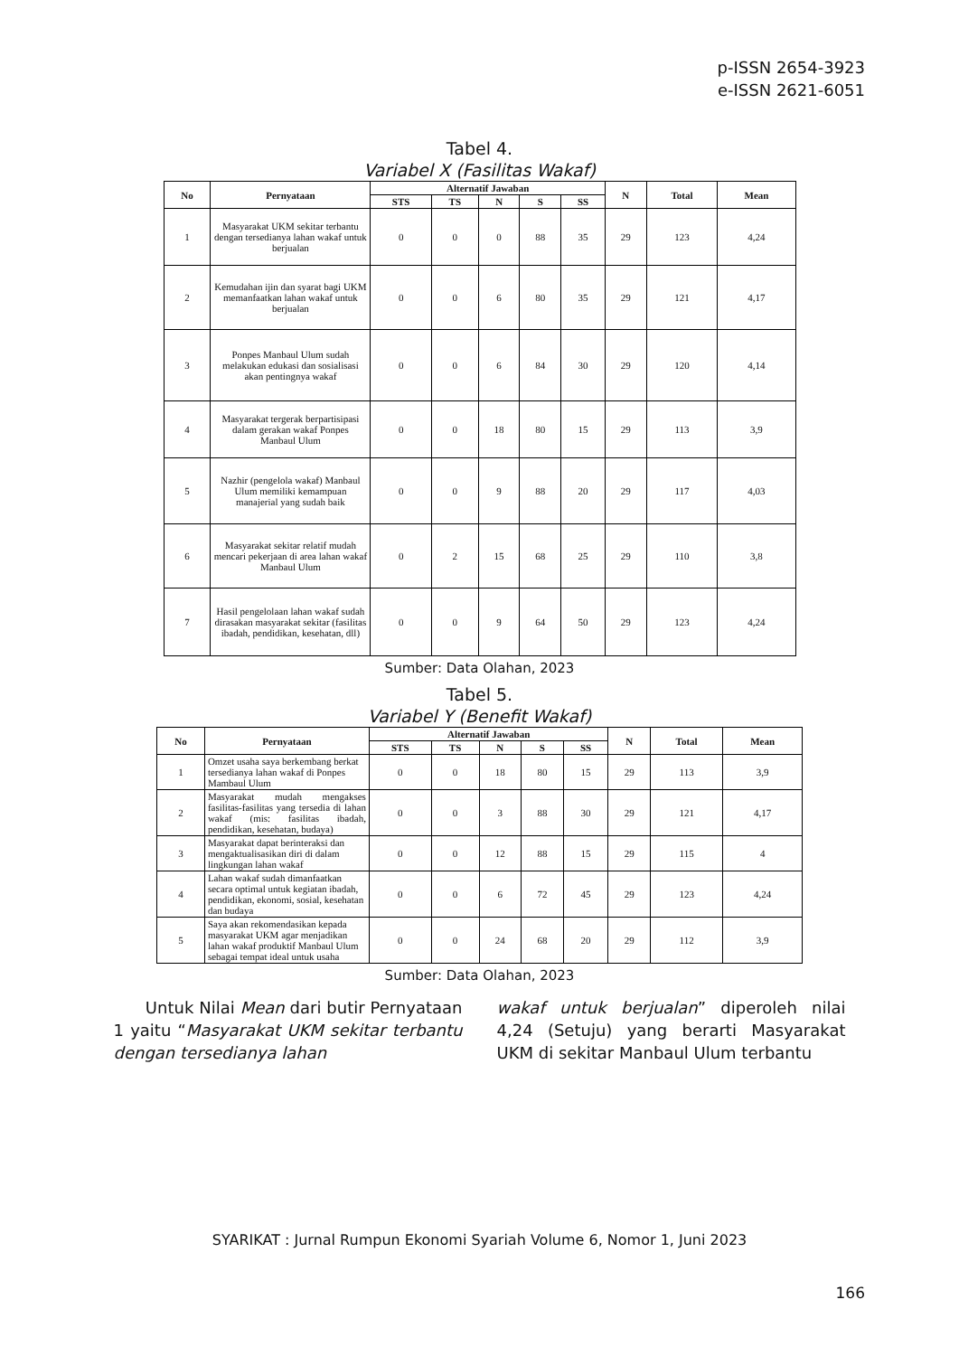p-ISSN 2654-3923
e-ISSN 2621-6051
Tabel 4.
Variabel X (Fasilitas Wakaf)
| No | Pernyataan | Alternatif Jawaban | | | | | N | Total | Mean |
| --- | --- | --- | --- | --- | --- | --- | --- | --- | --- |
| | | STS | TS | N | S | SS | | | |
| 1 | Masyarakat UKM sekitar terbantu dengan tersedianya lahan wakaf untuk berjualan | 0 | 0 | 0 | 88 | 35 | 29 | 123 | 4,24 |
| 2 | Kemudahan ijin dan syarat bagi UKM memanfaatkan lahan wakaf untuk berjualan | 0 | 0 | 6 | 80 | 35 | 29 | 121 | 4,17 |
| 3 | Ponpes Manbaul Ulum sudah melakukan edukasi dan sosialisasi akan pentingnya wakaf | 0 | 0 | 6 | 84 | 30 | 29 | 120 | 4,14 |
| 4 | Masyarakat tergerak berpartisipasi dalam gerakan wakaf Ponpes Manbaul Ulum | 0 | 0 | 18 | 80 | 15 | 29 | 113 | 3,9 |
| 5 | Nazhir (pengelola wakaf) Manbaul Ulum memiliki kemampuan manajerial yang sudah baik | 0 | 0 | 9 | 88 | 20 | 29 | 117 | 4,03 |
| 6 | Masyarakat sekitar relatif mudah mencari pekerjaan di area lahan wakaf Manbaul Ulum | 0 | 2 | 15 | 68 | 25 | 29 | 110 | 3,8 |
| 7 | Hasil pengelolaan lahan wakaf sudah dirasakan masyarakat sekitar (fasilitas ibadah, pendidikan, kesehatan, dll) | 0 | 0 | 9 | 64 | 50 | 29 | 123 | 4,24 |
Sumber: Data Olahan, 2023
Tabel 5.
Variabel Y (Benefit Wakaf)
| No | Pernyataan | Alternatif Jawaban | | | | | N | Total | Mean |
| --- | --- | --- | --- | --- | --- | --- | --- | --- | --- |
| | | STS | TS | N | S | SS | | | |
| 1 | Omzet usaha saya berkembang berkat tersedianya lahan wakaf di Ponpes Mambaul Ulum | 0 | 0 | 18 | 80 | 15 | 29 | 113 | 3,9 |
| 2 | Masyarakat mudah mengakses fasilitas-fasilitas yang tersedia di lahan wakaf (mis: fasilitas ibadah, pendidikan, kesehatan, budaya) | 0 | 0 | 3 | 88 | 30 | 29 | 121 | 4,17 |
| 3 | Masyarakat dapat berinteraksi dan mengaktualisasikan diri di dalam lingkungan lahan wakaf | 0 | 0 | 12 | 88 | 15 | 29 | 115 | 4 |
| 4 | Lahan wakaf sudah dimanfaatkan secara optimal untuk kegiatan ibadah, pendidikan, ekonomi, sosial, kesehatan dan budaya | 0 | 0 | 6 | 72 | 45 | 29 | 123 | 4,24 |
| 5 | Saya akan rekomendasikan kepada masyarakat UKM agar menjadikan lahan wakaf produktif Manbaul Ulum sebagai tempat ideal untuk usaha | 0 | 0 | 24 | 68 | 20 | 29 | 112 | 3,9 |
Sumber: Data Olahan, 2023
Untuk Nilai Mean dari butir Pernyataan 1 yaitu “Masyarakat UKM sekitar terbantu dengan tersedianya lahan
wakaf untuk berjualan” diperoleh nilai 4,24 (Setuju) yang berarti Masyarakat UKM di sekitar Manbaul Ulum terbantu
SYARIKAT : Jurnal Rumpun Ekonomi Syariah Volume 6, Nomor 1, Juni 2023
166